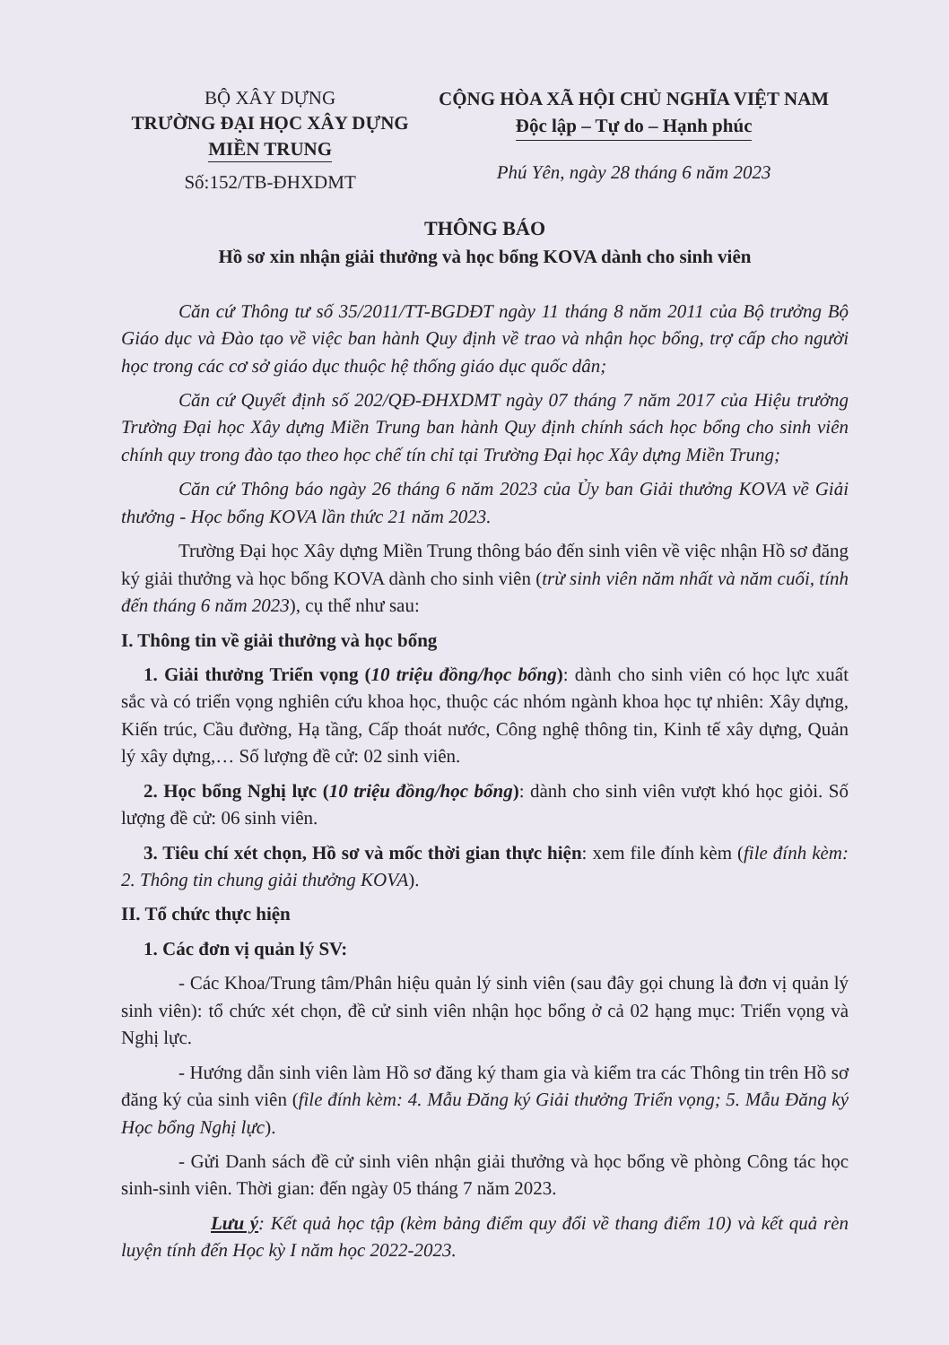BỘ XÂY DỰNG
TRƯỜNG ĐẠI HỌC XÂY DỰNG
MIỀN TRUNG
Số:152/TB-ĐHXDMT
CỘNG HÒA XÃ HỘI CHỦ NGHĨA VIỆT NAM
Độc lập – Tự do – Hạnh phúc
Phú Yên, ngày 28 tháng 6 năm 2023
THÔNG BÁO
Hồ sơ xin nhận giải thưởng và học bổng KOVA dành cho sinh viên
Căn cứ Thông tư số 35/2011/TT-BGDĐT ngày 11 tháng 8 năm 2011 của Bộ trưởng Bộ Giáo dục và Đào tạo về việc ban hành Quy định về trao và nhận học bổng, trợ cấp cho người học trong các cơ sở giáo dục thuộc hệ thống giáo dục quốc dân;
Căn cứ Quyết định số 202/QĐ-ĐHXDMT ngày 07 tháng 7 năm 2017 của Hiệu trưởng Trường Đại học Xây dựng Miền Trung ban hành Quy định chính sách học bổng cho sinh viên chính quy trong đào tạo theo học chế tín chỉ tại Trường Đại học Xây dựng Miền Trung;
Căn cứ Thông báo ngày 26 tháng 6 năm 2023 của Ủy ban Giải thưởng KOVA về Giải thưởng - Học bổng KOVA lần thức 21 năm 2023.
Trường Đại học Xây dựng Miền Trung thông báo đến sinh viên về việc nhận Hồ sơ đăng ký giải thưởng và học bổng KOVA dành cho sinh viên (trừ sinh viên năm nhất và năm cuối, tính đến tháng 6 năm 2023), cụ thể như sau:
I. Thông tin về giải thưởng và học bổng
1. Giải thưởng Triển vọng (10 triệu đồng/học bổng): dành cho sinh viên có học lực xuất sắc và có triển vọng nghiên cứu khoa học, thuộc các nhóm ngành khoa học tự nhiên: Xây dựng, Kiến trúc, Cầu đường, Hạ tầng, Cấp thoát nước, Công nghệ thông tin, Kinh tế xây dựng, Quản lý xây dựng,… Số lượng đề cử: 02 sinh viên.
2. Học bổng Nghị lực (10 triệu đồng/học bổng): dành cho sinh viên vượt khó học giỏi. Số lượng đề cử: 06 sinh viên.
3. Tiêu chí xét chọn, Hồ sơ và mốc thời gian thực hiện: xem file đính kèm (file đính kèm: 2. Thông tin chung giải thưởng KOVA).
II. Tổ chức thực hiện
1. Các đơn vị quản lý SV:
- Các Khoa/Trung tâm/Phân hiệu quản lý sinh viên (sau đây gọi chung là đơn vị quản lý sinh viên): tổ chức xét chọn, đề cử sinh viên nhận học bổng ở cả 02 hạng mục: Triển vọng và Nghị lực.
- Hướng dẫn sinh viên làm Hồ sơ đăng ký tham gia và kiểm tra các Thông tin trên Hồ sơ đăng ký của sinh viên (file đính kèm: 4. Mẫu Đăng ký Giải thưởng Triển vọng; 5. Mẫu Đăng ký Học bổng Nghị lực).
- Gửi Danh sách đề cử sinh viên nhận giải thưởng và học bổng về phòng Công tác học sinh-sinh viên. Thời gian: đến ngày 05 tháng 7 năm 2023.
Lưu ý: Kết quả học tập (kèm bảng điểm quy đổi về thang điểm 10) và kết quả rèn luyện tính đến Học kỳ I năm học 2022-2023.